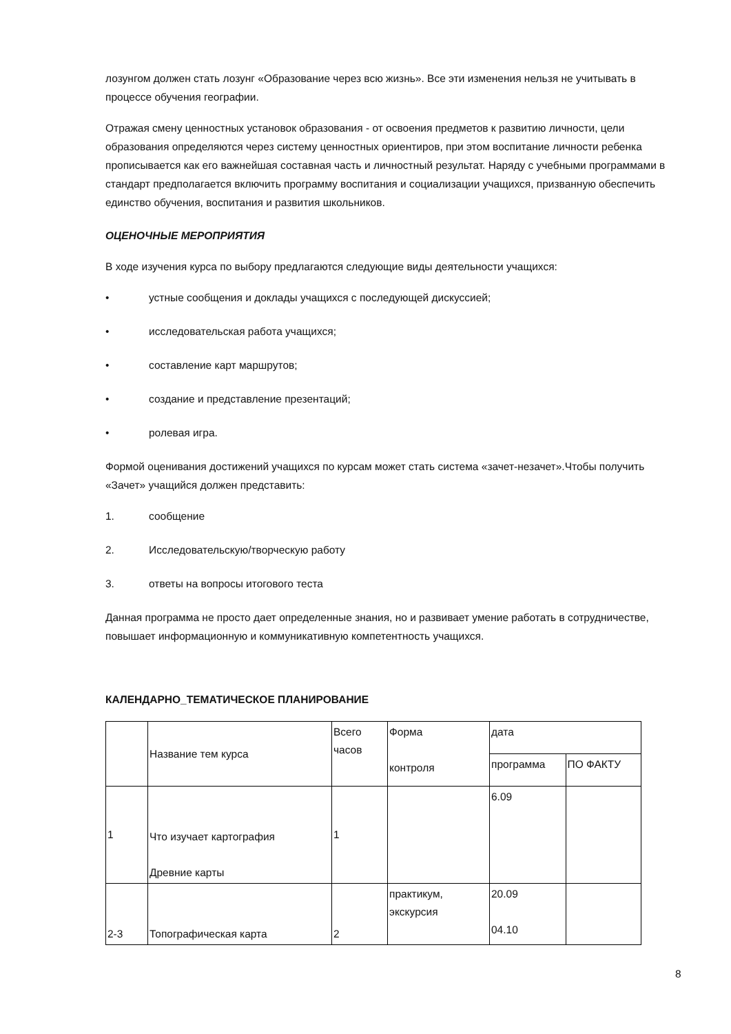лозунгом должен стать лозунг «Образование через всю жизнь». Все эти изменения нельзя не учитывать в процессе обучения географии.
Отражая смену ценностных установок образования - от освоения предметов к развитию личности, цели образования определяются через систему ценностных ориентиров, при этом воспитание личности ребенка прописывается как его важнейшая составная часть и личностный результат. Наряду с учебными программами в стандарт предполагается включить программу воспитания и социализации учащихся, призванную обеспечить единство обучения, воспитания и развития школьников.
ОЦЕНОЧНЫЕ МЕРОПРИЯТИЯ
В ходе изучения курса по выбору предлагаются следующие виды деятельности учащихся:
• устные сообщения и доклады учащихся с последующей дискуссией;
• исследовательская работа учащихся;
• составление карт маршрутов;
• создание и представление презентаций;
• ролевая игра.
Формой оценивания достижений учащихся по курсам может стать система «зачет-незачет».Чтобы получить «Зачет» учащийся должен представить:
1. сообщение
2. Исследовательскую/творческую работу
3. ответы на вопросы итогового теста
Данная программа не просто дает определенные знания, но и развивает умение работать в сотрудничестве, повышает информационную и коммуникативную компетентность учащихся.
КАЛЕНДАРНО_ТЕМАТИЧЕСКОЕ ПЛАНИРОВАНИЕ
| | Название тем курса | Всего часов | Форма контроля | дата | |
| | | | | программа | ПО ФАКТУ |
| 1 | Что изучает картография Древние карты | 1 | | 6.09 | |
| 2-3 | Топографическая карта | 2 | практикум, экскурсия | 20.09 04.10 | |
8